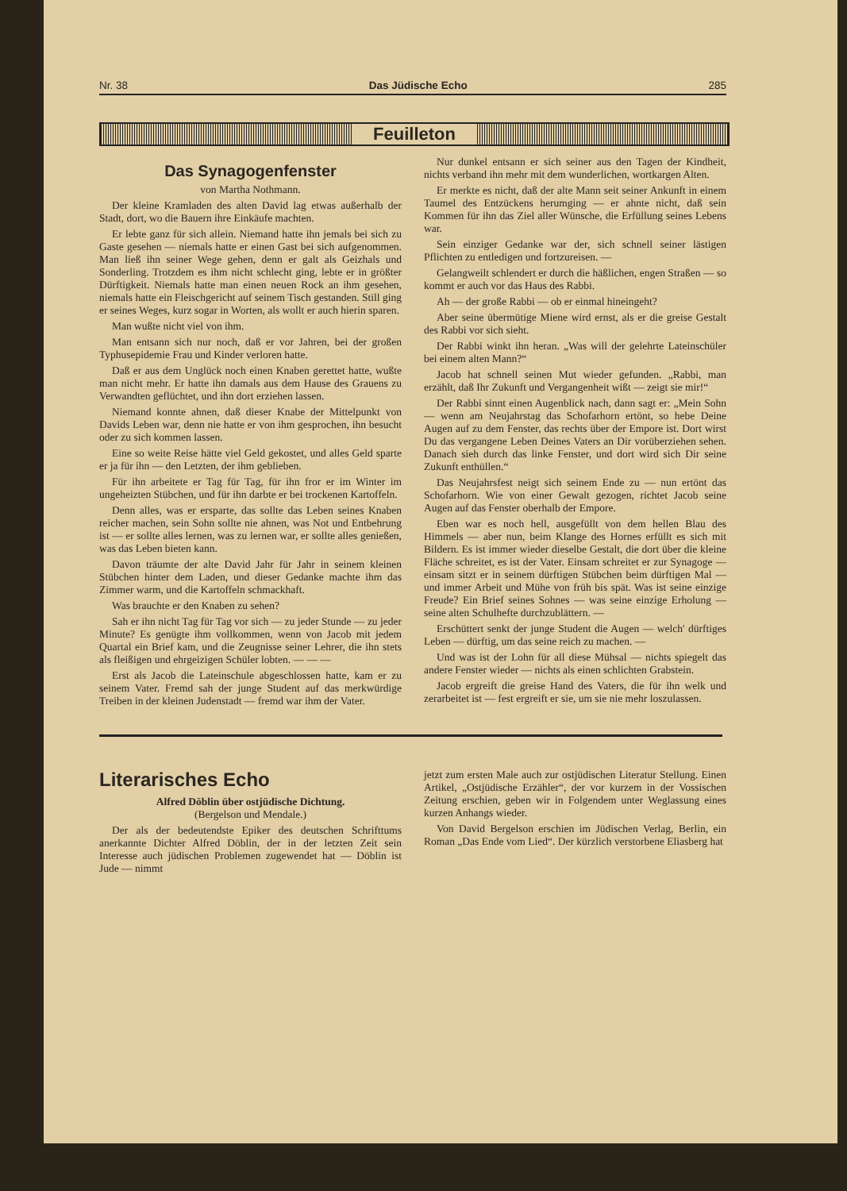Nr. 38 Das Jüdische Echo 285
Feuilleton
Das Synagogenfenster
von Martha Nothmann.
Der kleine Kramladen des alten David lag etwas außerhalb der Stadt, dort, wo die Bauern ihre Einkäufe machten.
Er lebte ganz für sich allein. Niemand hatte ihn jemals bei sich zu Gaste gesehen — niemals hatte er einen Gast bei sich aufgenommen. Man ließ ihn seiner Wege gehen, denn er galt als Geizhals und Sonderling. Trotzdem es ihm nicht schlecht ging, lebte er in größter Dürftigkeit. Niemals hatte man einen neuen Rock an ihm gesehen, niemals hatte ein Fleischgericht auf seinem Tisch gestanden. Still ging er seines Weges, kurz sogar in Worten, als wollt er auch hierin sparen.
Man wußte nicht viel von ihm.
Man entsann sich nur noch, daß er vor Jahren, bei der großen Typhusepidemie Frau und Kinder verloren hatte.
Daß er aus dem Unglück noch einen Knaben gerettet hatte, wußte man nicht mehr. Er hatte ihn damals aus dem Hause des Grauens zu Verwandten geflüchtet, und ihn dort erziehen lassen.
Niemand konnte ahnen, daß dieser Knabe der Mittelpunkt von Davids Leben war, denn nie hatte er von ihm gesprochen, ihn besucht oder zu sich kommen lassen.
Eine so weite Reise hätte viel Geld gekostet, und alles Geld sparte er ja für ihn — den Letzten, der ihm geblieben.
Für ihn arbeitete er Tag für Tag, für ihn fror er im Winter im ungeheizten Stübchen, und für ihn darbte er bei trockenen Kartoffeln.
Denn alles, was er ersparte, das sollte das Leben seines Knaben reicher machen, sein Sohn sollte nie ahnen, was Not und Entbehrung ist — er sollte alles lernen, was zu lernen war, er sollte alles genießen, was das Leben bieten kann.
Davon träumte der alte David Jahr für Jahr in seinem kleinen Stübchen hinter dem Laden, und dieser Gedanke machte ihm das Zimmer warm, und die Kartoffeln schmackhaft.
Was brauchte er den Knaben zu sehen?
Sah er ihn nicht Tag für Tag vor sich — zu jeder Stunde — zu jeder Minute? Es genügte ihm vollkommen, wenn von Jacob mit jedem Quartal ein Brief kam, und die Zeugnisse seiner Lehrer, die ihn stets als fleißigen und ehrgeizigen Schüler lobten. — — —
Erst als Jacob die Lateinschule abgeschlossen hatte, kam er zu seinem Vater. Fremd sah der junge Student auf das merkwürdige Treiben in der kleinen Judenstadt — fremd war ihm der Vater.
Nur dunkel entsann er sich seiner aus den Tagen der Kindheit, nichts verband ihn mehr mit dem wunderlichen, wortkargen Alten.
Er merkte es nicht, daß der alte Mann seit seiner Ankunft in einem Taumel des Entzückens herumging — er ahnte nicht, daß sein Kommen für ihn das Ziel aller Wünsche, die Erfüllung seines Lebens war.
Sein einziger Gedanke war der, sich schnell seiner lästigen Pflichten zu entledigen und fortzureisen. —
Gelangweilt schlendert er durch die häßlichen, engen Straßen — so kommt er auch vor das Haus des Rabbi.
Ah — der große Rabbi — ob er einmal hineingeht?
Aber seine übermütige Miene wird ernst, als er die greise Gestalt des Rabbi vor sich sieht.
Der Rabbi winkt ihn heran. „Was will der gelehrte Lateinschüler bei einem alten Mann?“
Jacob hat schnell seinen Mut wieder gefunden. „Rabbi, man erzählt, daß Ihr Zukunft und Vergangenheit wißt — zeigt sie mir!“
Der Rabbi sinnt einen Augenblick nach, dann sagt er: „Mein Sohn — wenn am Neujahrstag das Schofarhorn ertönt, so hebe Deine Augen auf zu dem Fenster, das rechts über der Empore ist. Dort wirst Du das vergangene Leben Deines Vaters an Dir vorüberziehen sehen. Danach sieh durch das linke Fenster, und dort wird sich Dir seine Zukunft enthüllen.“
Das Neujahrsfest neigt sich seinem Ende zu — nun ertönt das Schofarhorn. Wie von einer Gewalt gezogen, richtet Jacob seine Augen auf das Fenster oberhalb der Empore.
Eben war es noch hell, ausgefüllt von dem hellen Blau des Himmels — aber nun, beim Klange des Hornes erfüllt es sich mit Bildern. Es ist immer wieder dieselbe Gestalt, die dort über die kleine Fläche schreitet, es ist der Vater. Einsam schreitet er zur Synagoge — einsam sitzt er in seinem dürftigen Stübchen beim dürftigen Mal — und immer Arbeit und Mühe von früh bis spät. Was ist seine einzige Freude? Ein Brief seines Sohnes — was seine einzige Erholung — seine alten Schulhefte durchzublättern. —
Erschüttert senkt der junge Student die Augen — welch' dürftiges Leben — dürftig, um das seine reich zu machen. —
Und was ist der Lohn für all diese Mühsal — nichts spiegelt das andere Fenster wieder — nichts als einen schlichten Grabstein.
Jacob ergreift die greise Hand des Vaters, die für ihn welk und zerarbeitet ist — fest ergreift er sie, um sie nie mehr loszulassen.
Literarisches Echo
Alfred Döblin über ostjüdische Dichtung.
(Bergelson und Mendale.)
Der als der bedeutendste Epiker des deutschen Schrifttums anerkannte Dichter Alfred Döblin, der in der letzten Zeit sein Interesse auch jüdischen Problemen zugewendet hat — Döblin ist Jude — nimmt
jetzt zum ersten Male auch zur ostjüdischen Literatur Stellung. Einen Artikel, „Ostjüdische Erzähler“, der vor kurzem in der Vossischen Zeitung erschien, geben wir in Folgendem unter Weglassung eines kurzen Anhangs wieder.
Von David Bergelson erschien im Jüdischen Verlag, Berlin, ein Roman „Das Ende vom Lied“. Der kürzlich verstorbene Eliasberg hat